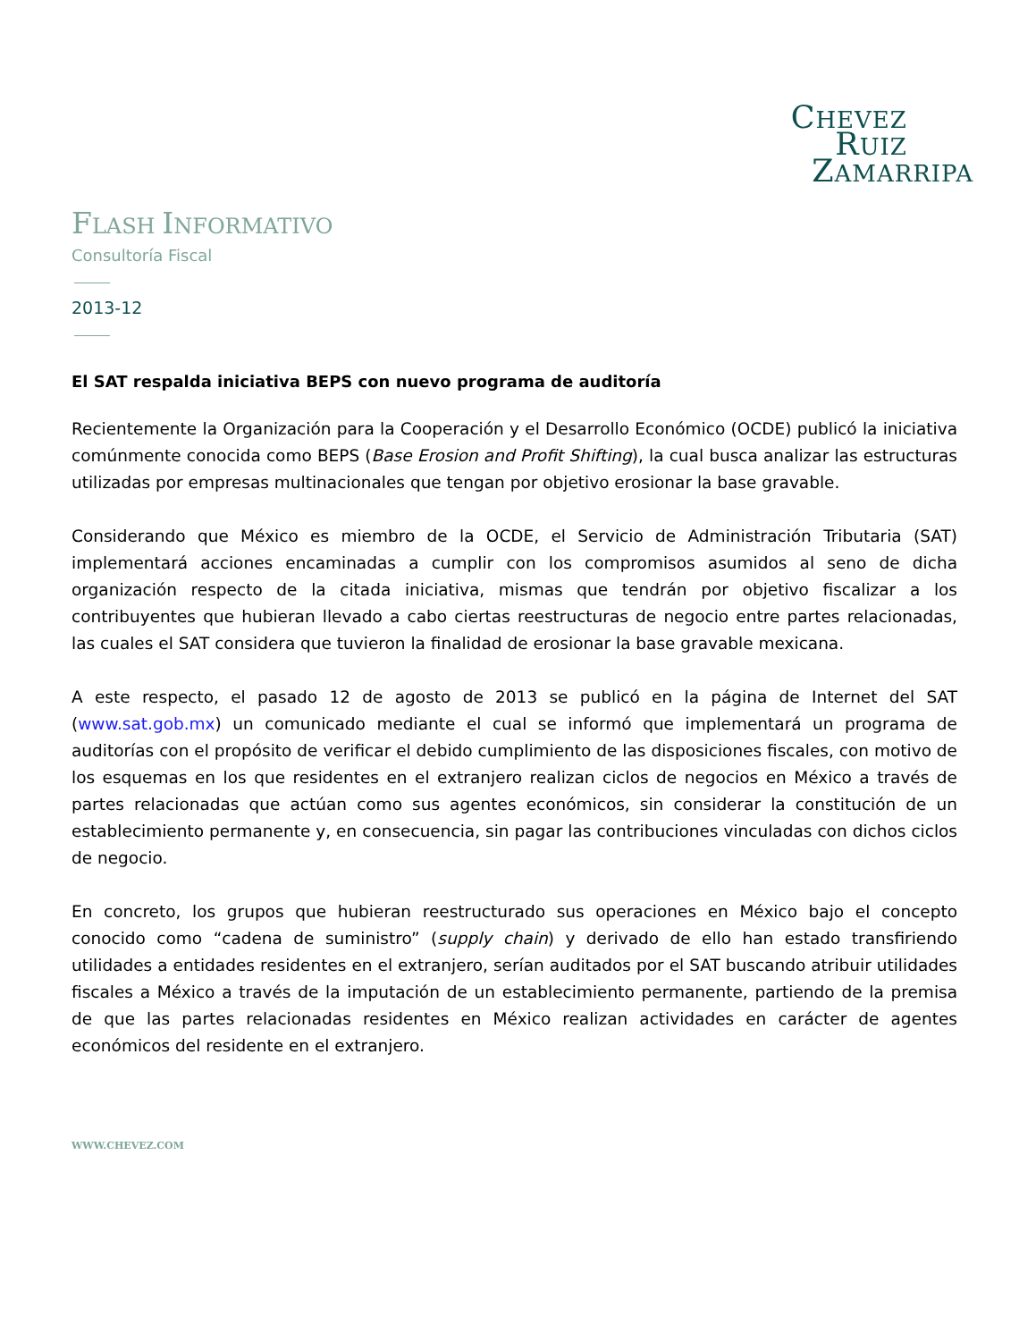CHEVEZ
RUIZ
ZAMARRIPA
FLASH INFORMATIVO
Consultoría Fiscal
2013-12
El SAT respalda iniciativa BEPS con nuevo programa de auditoría
Recientemente la Organización para la Cooperación y el Desarrollo Económico (OCDE) publicó la iniciativa comúnmente conocida como BEPS (Base Erosion and Profit Shifting), la cual busca analizar las estructuras utilizadas por empresas multinacionales que tengan por objetivo erosionar la base gravable.
Considerando que México es miembro de la OCDE, el Servicio de Administración Tributaria (SAT) implementará acciones encaminadas a cumplir con los compromisos asumidos al seno de dicha organización respecto de la citada iniciativa, mismas que tendrán por objetivo fiscalizar a los contribuyentes que hubieran llevado a cabo ciertas reestructuras de negocio entre partes relacionadas, las cuales el SAT considera que tuvieron la finalidad de erosionar la base gravable mexicana.
A este respecto, el pasado 12 de agosto de 2013 se publicó en la página de Internet del SAT (www.sat.gob.mx) un comunicado mediante el cual se informó que implementará un programa de auditorías con el propósito de verificar el debido cumplimiento de las disposiciones fiscales, con motivo de los esquemas en los que residentes en el extranjero realizan ciclos de negocios en México a través de partes relacionadas que actúan como sus agentes económicos, sin considerar la constitución de un establecimiento permanente y, en consecuencia, sin pagar las contribuciones vinculadas con dichos ciclos de negocio.
En concreto, los grupos que hubieran reestructurado sus operaciones en México bajo el concepto conocido como “cadena de suministro” (supply chain) y derivado de ello han estado transfiriendo utilidades a entidades residentes en el extranjero, serían auditados por el SAT buscando atribuir utilidades fiscales a México a través de la imputación de un establecimiento permanente, partiendo de la premisa de que las partes relacionadas residentes en México realizan actividades en carácter de agentes económicos del residente en el extranjero.
WWW.CHEVEZ.COM